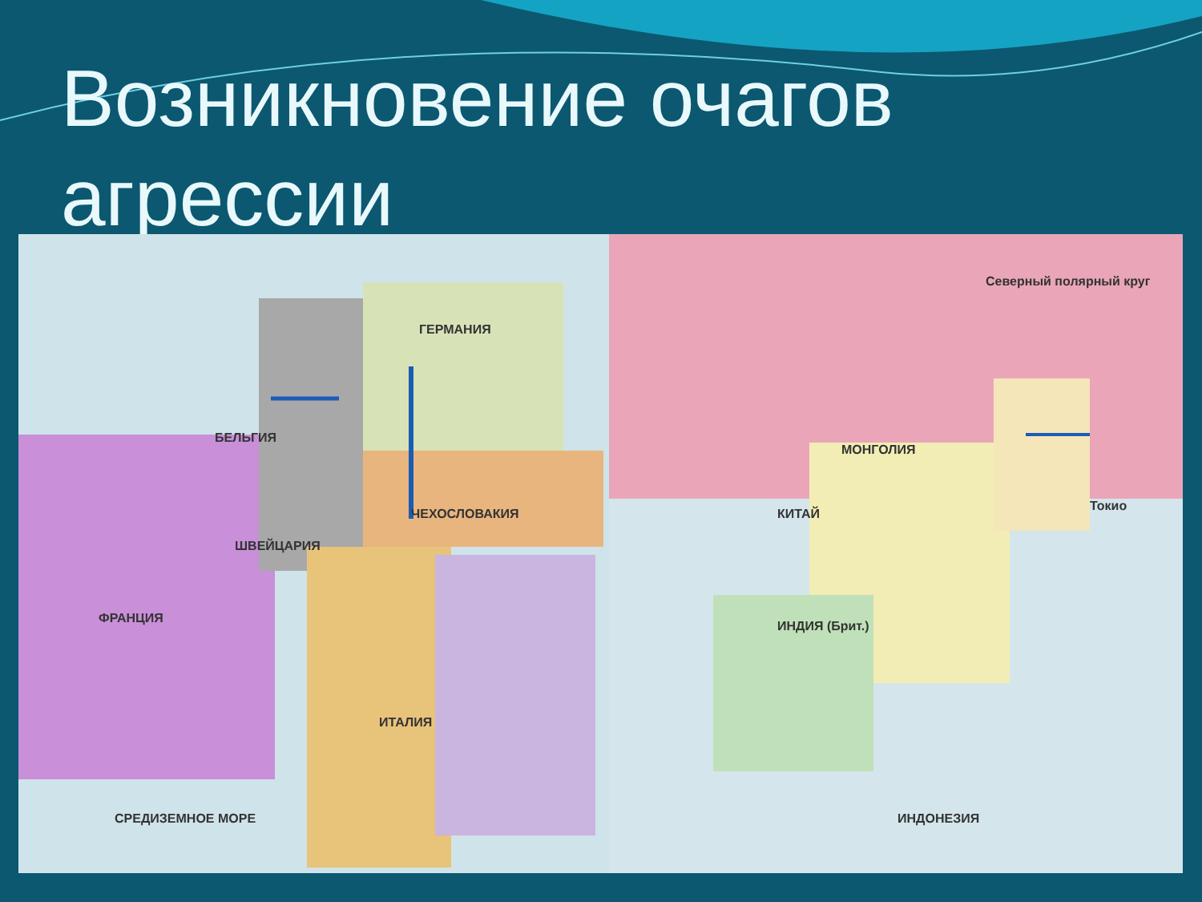Возникновение очагов агрессии
ФРАНЦИЯ
ГЕРМАНИЯ
ЧЕХОСЛОВАКИЯ
ИТАЛИЯ
БЕЛЬГИЯ
ШВЕЙЦАРИЯ
СРЕДИЗЕМНОЕ МОРЕ
КИТАЙ
МОНГОЛИЯ
ИНДИЯ (Брит.)
Северный полярный круг
Токио
ИНДОНЕЗИЯ